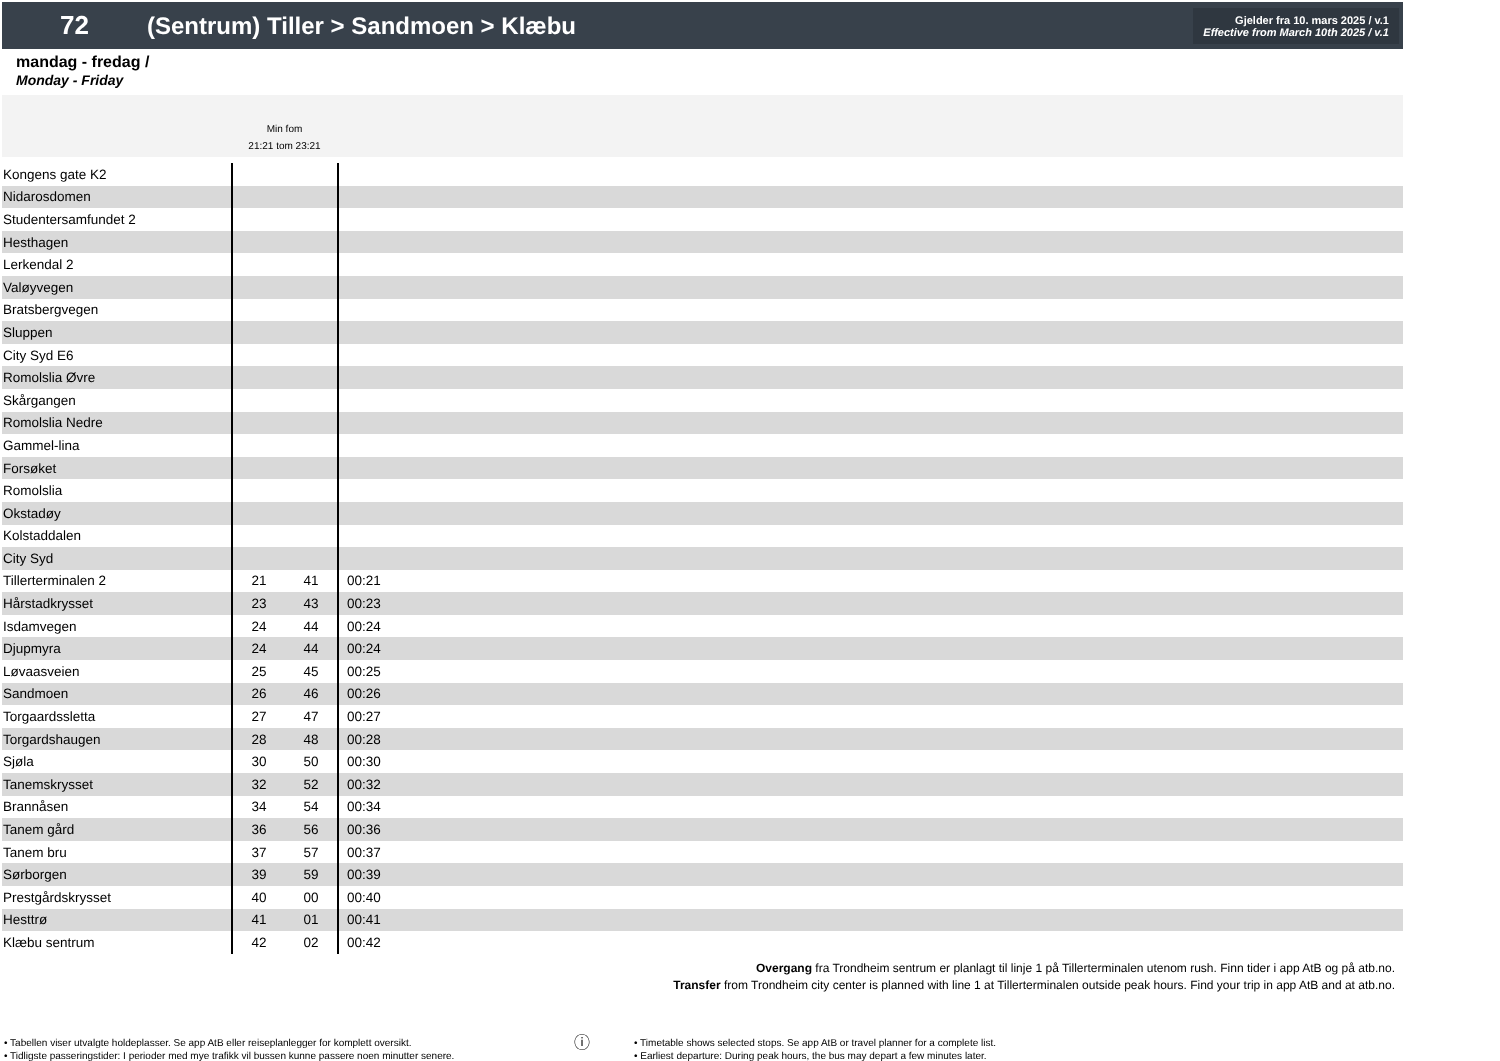72
(Sentrum) Tiller > Sandmoen > Klæbu
Gjelder fra 10. mars 2025 / v.1
Effective from March 10th 2025 / v.1
mandag - fredag /
Monday - Friday
Min fom
21:21 tom 23:21
| Kongens gate K2 | | | |
| Nidarosdomen | | | |
| Studentersamfundet 2 | | | |
| Hesthagen | | | |
| Lerkendal 2 | | | |
| Valøyvegen | | | |
| Bratsbergvegen | | | |
| Sluppen | | | |
| City Syd E6 | | | |
| Romolslia Øvre | | | |
| Skårgangen | | | |
| Romolslia Nedre | | | |
| Gammel-lina | | | |
| Forsøket | | | |
| Romolslia | | | |
| Okstadøy | | | |
| Kolstaddalen | | | |
| City Syd | | | |
| Tillerterminalen 2 | 21 | 41 | 00:21 |
| Hårstadkrysset | 23 | 43 | 00:23 |
| Isdamvegen | 24 | 44 | 00:24 |
| Djupmyra | 24 | 44 | 00:24 |
| Løvaasveien | 25 | 45 | 00:25 |
| Sandmoen | 26 | 46 | 00:26 |
| Torgaardssletta | 27 | 47 | 00:27 |
| Torgardshaugen | 28 | 48 | 00:28 |
| Sjøla | 30 | 50 | 00:30 |
| Tanemskrysset | 32 | 52 | 00:32 |
| Brannåsen | 34 | 54 | 00:34 |
| Tanem gård | 36 | 56 | 00:36 |
| Tanem bru | 37 | 57 | 00:37 |
| Sørborgen | 39 | 59 | 00:39 |
| Prestgårdskrysset | 40 | 00 | 00:40 |
| Hesttrø | 41 | 01 | 00:41 |
| Klæbu sentrum | 42 | 02 | 00:42 |
Overgang fra Trondheim sentrum er planlagt til linje 1 på Tillerterminalen utenom rush. Finn tider i app AtB og på atb.no.
Transfer from Trondheim city center is planned with line 1 at Tillerterminalen outside peak hours. Find your trip in app AtB and at atb.no.
• Tabellen viser utvalgte holdeplasser. Se app AtB eller reiseplanlegger for komplett oversikt.
• Tidligste passeringstider: I perioder med mye trafikk vil bussen kunne passere noen minutter senere.
ⓘ
• Timetable shows selected stops. Se app AtB or travel planner for a complete list.
• Earliest departure: During peak hours, the bus may depart a few minutes later.